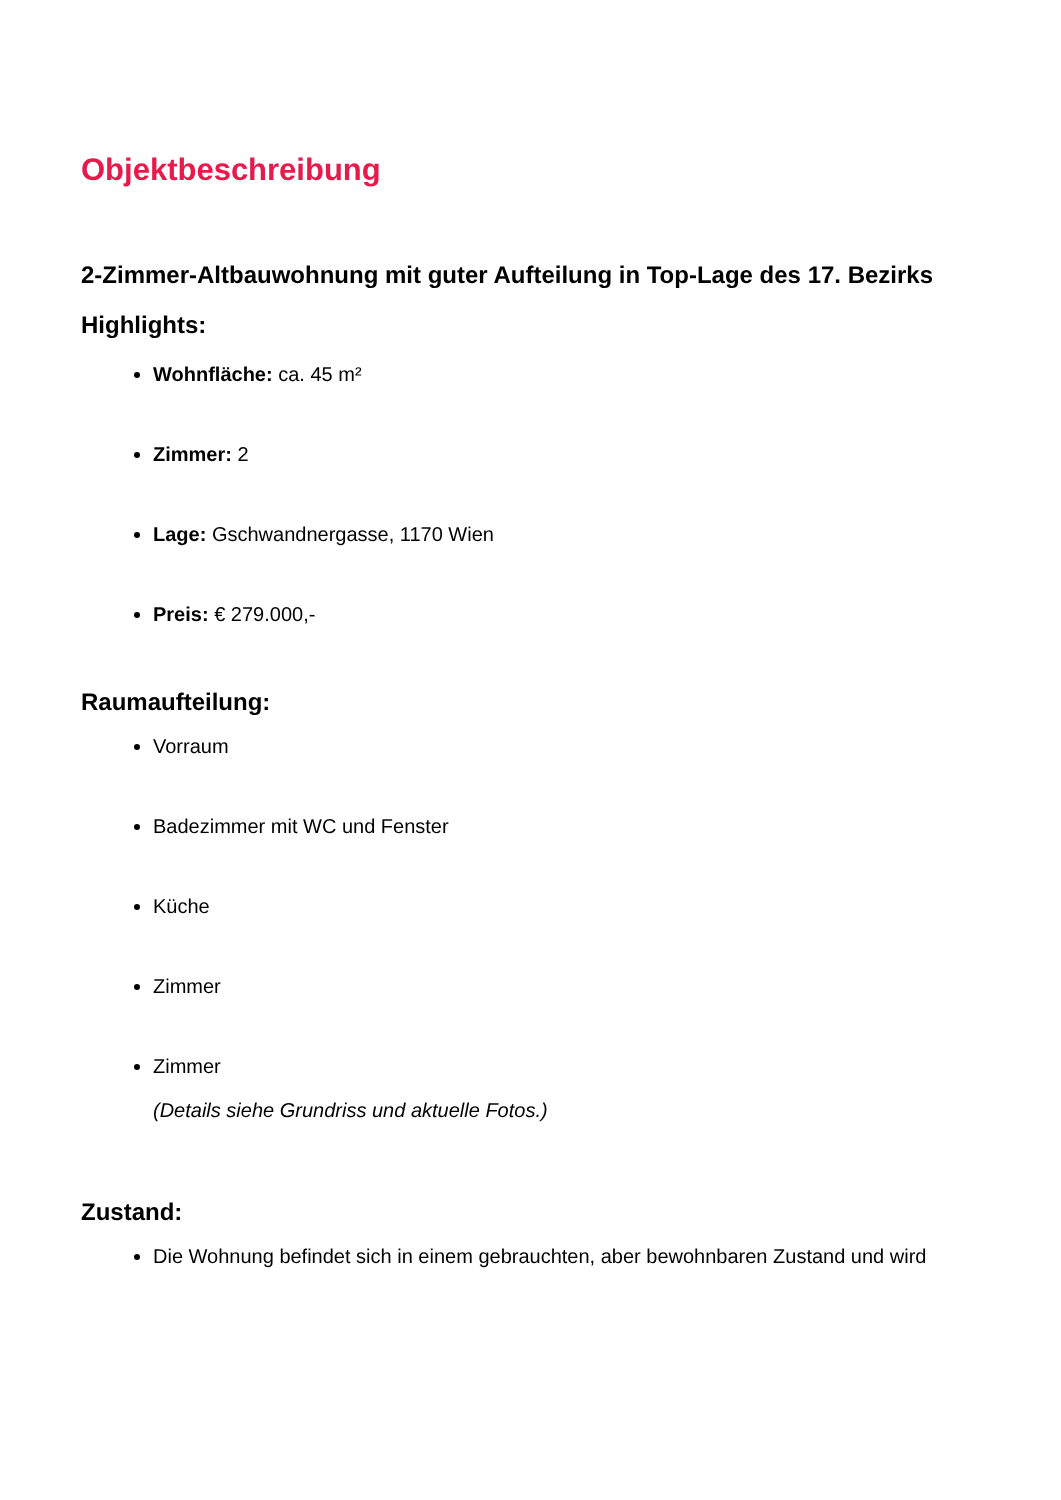Objektbeschreibung
2-Zimmer-Altbauwohnung mit guter Aufteilung in Top-Lage des 17. Bezirks
Highlights:
Wohnfläche: ca. 45 m²
Zimmer: 2
Lage: Gschwandnergasse, 1170 Wien
Preis: € 279.000,-
Raumaufteilung:
Vorraum
Badezimmer mit WC und Fenster
Küche
Zimmer
Zimmer
(Details siehe Grundriss und aktuelle Fotos.)
Zustand:
Die Wohnung befindet sich in einem gebrauchten, aber bewohnbaren Zustand und wird